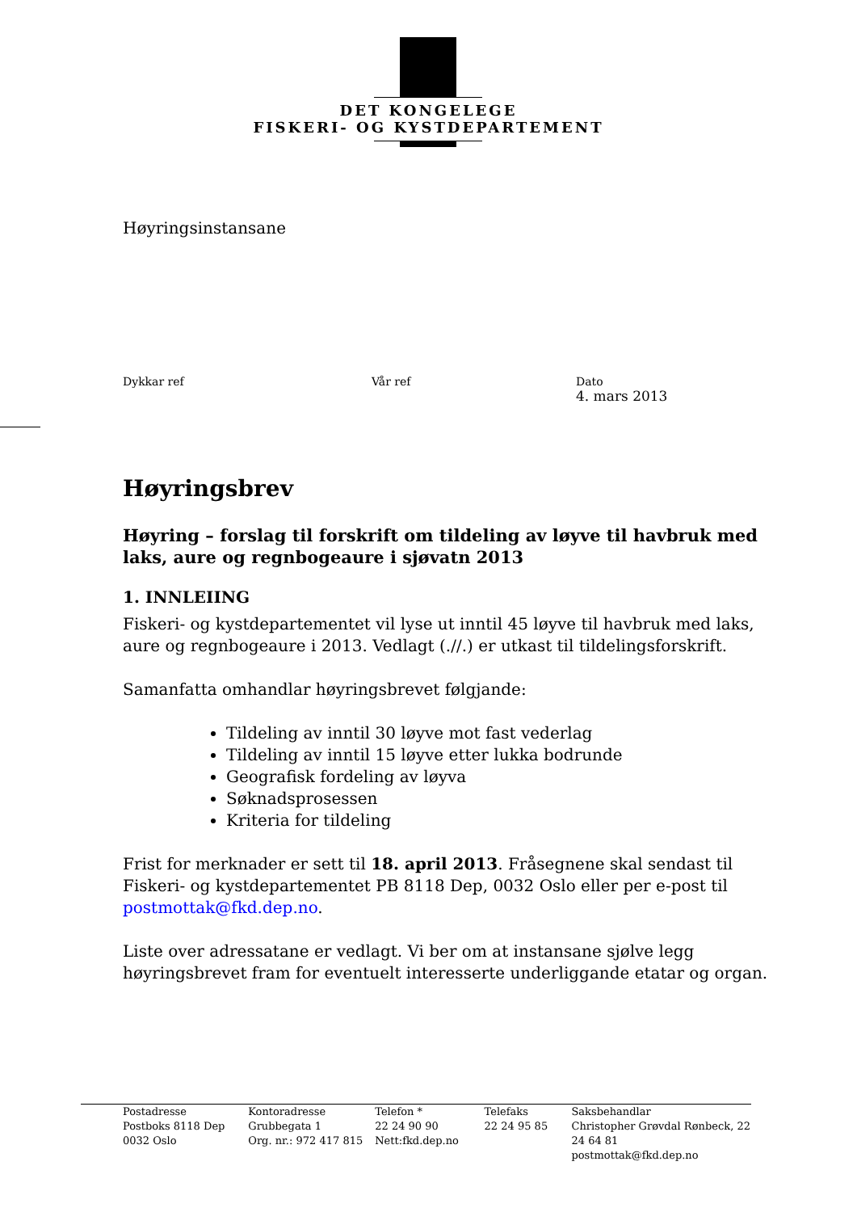DET KONGELEGE
FISKERI- OG KYSTDEPARTEMENT
Høyringsinstansane
Dykkar ref Vår ref Dato
4. mars 2013
Høyringsbrev
Høyring – forslag til forskrift om tildeling av løyve til havbruk med laks, aure og regnbogeaure i sjøvatn 2013
1. INNLEIING
Fiskeri- og kystdepartementet vil lyse ut inntil 45 løyve til havbruk med laks, aure og regnbogeaure i 2013. Vedlagt (.//.) er utkast til tildelingsforskrift.
Samanfatta omhandlar høyringsbrevet følgjande:
Tildeling av inntil 30 løyve mot fast vederlag
Tildeling av inntil 15 løyve etter lukka bodrunde
Geografisk fordeling av løyva
Søknadsprosessen
Kriteria for tildeling
Frist for merknader er sett til 18. april 2013. Fråsegnene skal sendast til Fiskeri- og kystdepartementet PB 8118 Dep, 0032 Oslo eller per e-post til postmottak@fkd.dep.no.
Liste over adressatane er vedlagt. Vi ber om at instansane sjølve legg høyringsbrevet fram for eventuelt interesserte underliggande etatar og organ.
| Postadresse Postboks 8118 Dep 0032 Oslo | Kontoradresse Grubbegata 1 Org. nr.: 972 417 815 | Telefon * 22 24 90 90 Nett:fkd.dep.no | Telefaks 22 24 95 85 | Saksbehandlar Christopher Grøvdal Rønbeck, 22 24 64 81 postmottak@fkd.dep.no |